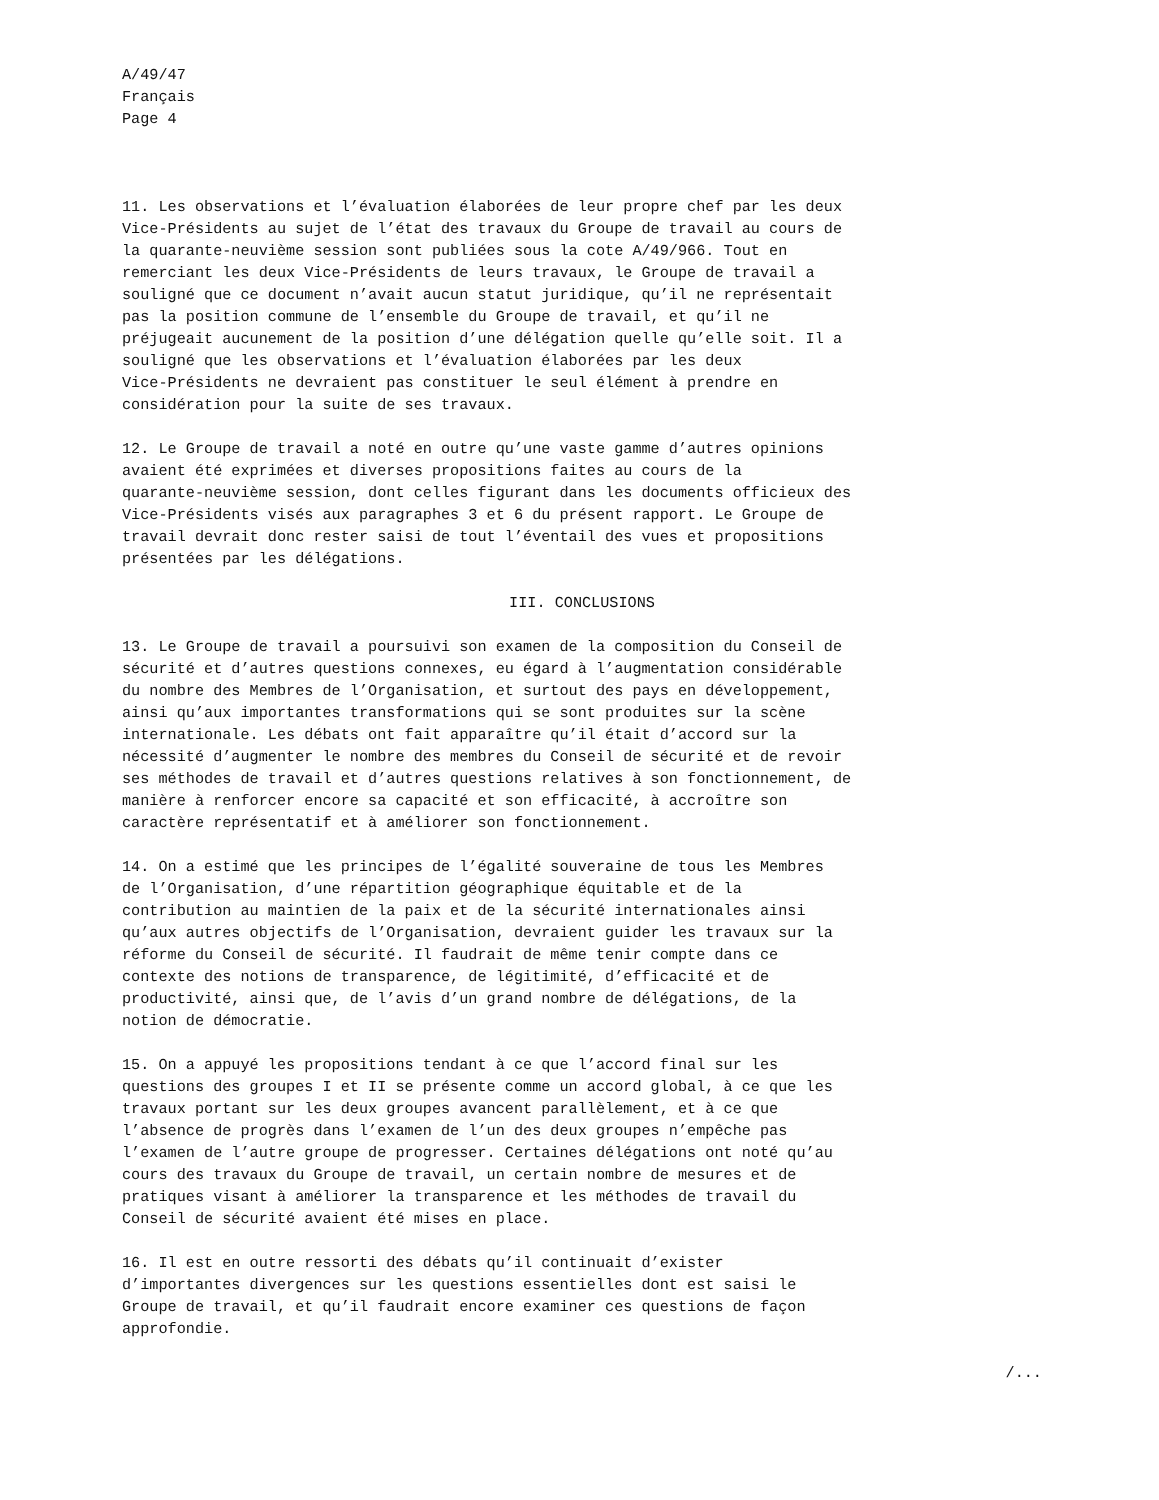A/49/47
Français
Page 4
11. Les observations et l’évaluation élaborées de leur propre chef par les deux Vice-Présidents au sujet de l’état des travaux du Groupe de travail au cours de la quarante-neuvième session sont publiées sous la cote A/49/966. Tout en remerciant les deux Vice-Présidents de leurs travaux, le Groupe de travail a souligné que ce document n’avait aucun statut juridique, qu’il ne représentait pas la position commune de l’ensemble du Groupe de travail, et qu’il ne préjugeait aucunement de la position d’une délégation quelle qu’elle soit. Il a souligné que les observations et l’évaluation élaborées par les deux Vice-Présidents ne devraient pas constituer le seul élément à prendre en considération pour la suite de ses travaux.
12. Le Groupe de travail a noté en outre qu’une vaste gamme d’autres opinions avaient été exprimées et diverses propositions faites au cours de la quarante-neuvième session, dont celles figurant dans les documents officieux des Vice-Présidents visés aux paragraphes 3 et 6 du présent rapport. Le Groupe de travail devrait donc rester saisi de tout l’éventail des vues et propositions présentées par les délégations.
III. CONCLUSIONS
13. Le Groupe de travail a poursuivi son examen de la composition du Conseil de sécurité et d’autres questions connexes, eu égard à l’augmentation considérable du nombre des Membres de l’Organisation, et surtout des pays en développement, ainsi qu’aux importantes transformations qui se sont produites sur la scène internationale. Les débats ont fait apparaître qu’il était d’accord sur la nécessité d’augmenter le nombre des membres du Conseil de sécurité et de revoir ses méthodes de travail et d’autres questions relatives à son fonctionnement, de manière à renforcer encore sa capacité et son efficacité, à accroître son caractère représentatif et à améliorer son fonctionnement.
14. On a estimé que les principes de l’égalité souveraine de tous les Membres de l’Organisation, d’une répartition géographique équitable et de la contribution au maintien de la paix et de la sécurité internationales ainsi qu’aux autres objectifs de l’Organisation, devraient guider les travaux sur la réforme du Conseil de sécurité. Il faudrait de même tenir compte dans ce contexte des notions de transparence, de légitimité, d’efficacité et de productivité, ainsi que, de l’avis d’un grand nombre de délégations, de la notion de démocratie.
15. On a appuyé les propositions tendant à ce que l’accord final sur les questions des groupes I et II se présente comme un accord global, à ce que les travaux portant sur les deux groupes avancent parallèlement, et à ce que l’absence de progrès dans l’examen de l’un des deux groupes n’empêche pas l’examen de l’autre groupe de progresser. Certaines délégations ont noté qu’au cours des travaux du Groupe de travail, un certain nombre de mesures et de pratiques visant à améliorer la transparence et les méthodes de travail du Conseil de sécurité avaient été mises en place.
16. Il est en outre ressorti des débats qu’il continuait d’exister d’importantes divergences sur les questions essentielles dont est saisi le Groupe de travail, et qu’il faudrait encore examiner ces questions de façon approfondie.
/...